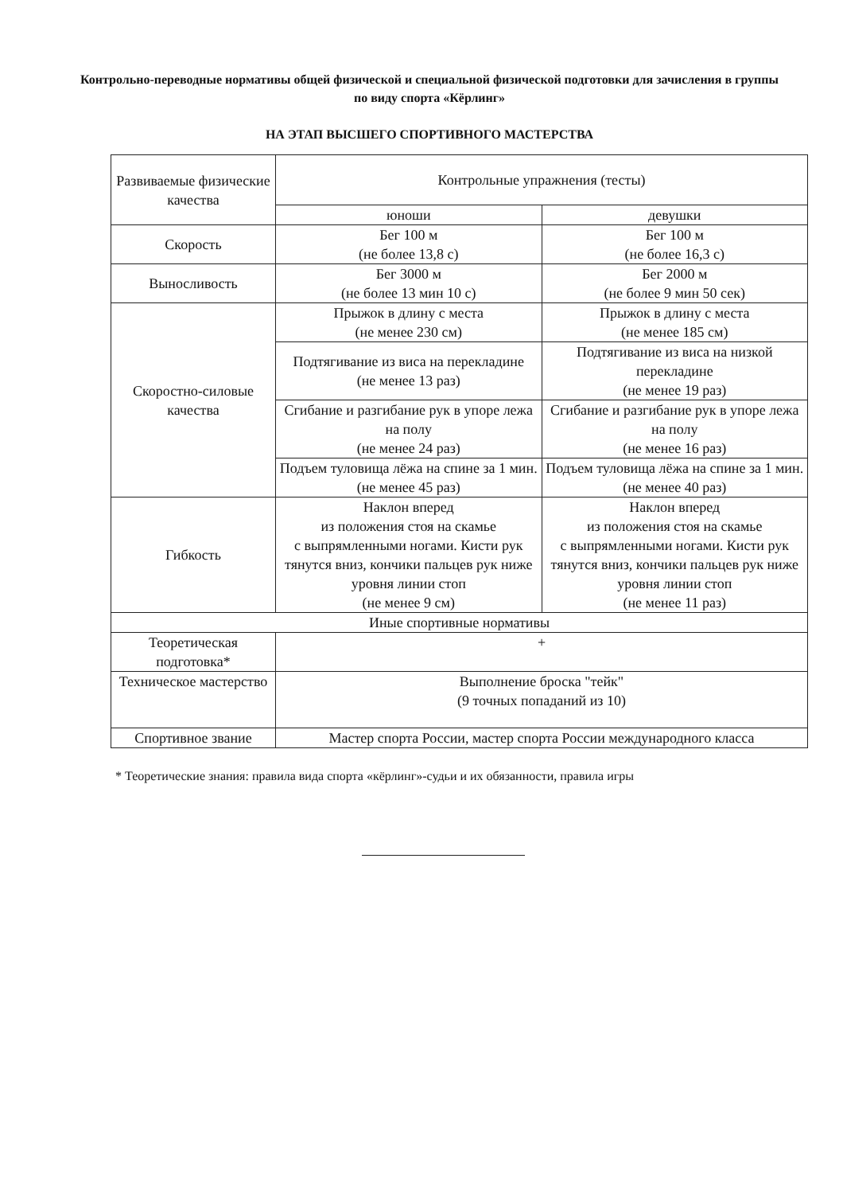Контрольно-переводные нормативы общей физической и специальной физической подготовки для зачисления в группы по виду спорта «Кёрлинг»
НА ЭТАП ВЫСШЕГО СПОРТИВНОГО МАСТЕРСТВА
| Развиваемые физические качества | Контрольные упражнения (тесты) | |
| --- | --- | --- |
| | юноши | девушки |
| Скорость | Бег 100 м (не более 13,8 с) | Бег 100 м (не более 16,3 с) |
| Выносливость | Бег 3000 м (не более 13 мин 10 с) | Бег 2000 м (не более 9 мин 50 сек) |
| Скоростно-силовые качества | Прыжок в длину с места (не менее 230 см) | Прыжок в длину с места (не менее 185 см) |
| | Подтягивание из виса на перекладине (не менее 13 раз) | Подтягивание из виса на низкой перекладине (не менее 19 раз) |
| | Сгибание и разгибание рук в упоре лежа на полу (не менее 24 раз) | Сгибание и разгибание рук в упоре лежа на полу (не менее 16 раз) |
| | Подъем туловища лёжа на спине за 1 мин. (не менее 45 раз) | Подъем туловища лёжа на спине за 1 мин. (не менее 40 раз) |
| Гибкость | Наклон вперед из положения стоя на скамье с выпрямленными ногами. Кисти рук тянутся вниз, кончики пальцев рук ниже уровня линии стоп (не менее 9 см) | Наклон вперед из положения стоя на скамье с выпрямленными ногами. Кисти рук тянутся вниз, кончики пальцев рук ниже уровня линии стоп (не менее 11 раз) |
| Иные спортивные нормативы | | |
| Теоретическая подготовка* | + | |
| Техническое мастерство | Выполнение броска "тейк" (9 точных попаданий из 10) | |
| Спортивное звание | Мастер спорта России, мастер спорта России международного класса | |
* Теоретические знания: правила вида спорта «кёрлинг»-судьи и их обязанности, правила игры